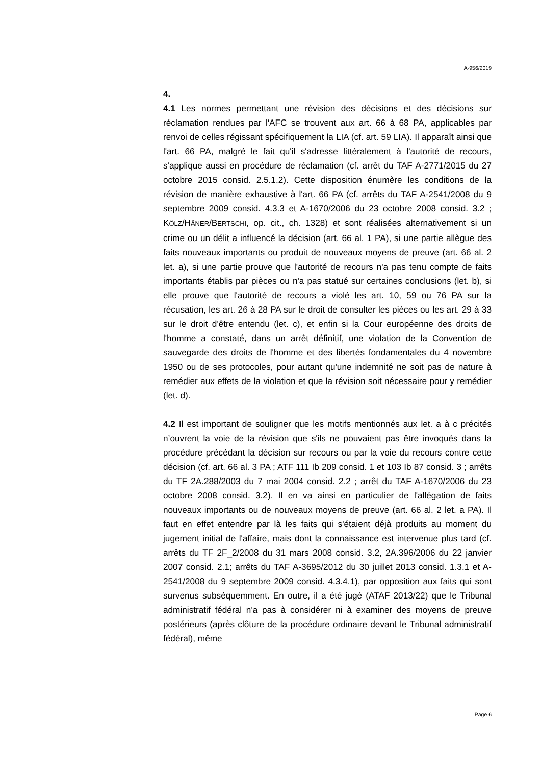A-956/2019
4.
4.1 Les normes permettant une révision des décisions et des décisions sur réclamation rendues par l'AFC se trouvent aux art. 66 à 68 PA, applicables par renvoi de celles régissant spécifiquement la LIA (cf. art. 59 LIA). Il apparaît ainsi que l'art. 66 PA, malgré le fait qu'il s'adresse littéralement à l'autorité de recours, s'applique aussi en procédure de réclamation (cf. arrêt du TAF A-2771/2015 du 27 octobre 2015 consid. 2.5.1.2). Cette disposition énumère les conditions de la révision de manière exhaustive à l'art. 66 PA (cf. arrêts du TAF A-2541/2008 du 9 septembre 2009 consid. 4.3.3 et A-1670/2006 du 23 octobre 2008 consid. 3.2 ; KÖLZ/HÄNER/BERTSCHI, op. cit., ch. 1328) et sont réalisées alternativement si un crime ou un délit a influencé la décision (art. 66 al. 1 PA), si une partie allègue des faits nouveaux importants ou produit de nouveaux moyens de preuve (art. 66 al. 2 let. a), si une partie prouve que l'autorité de recours n'a pas tenu compte de faits importants établis par pièces ou n'a pas statué sur certaines conclusions (let. b), si elle prouve que l'autorité de recours a violé les art. 10, 59 ou 76 PA sur la récusation, les art. 26 à 28 PA sur le droit de consulter les pièces ou les art. 29 à 33 sur le droit d'être entendu (let. c), et enfin si la Cour européenne des droits de l'homme a constaté, dans un arrêt définitif, une violation de la Convention de sauvegarde des droits de l'homme et des libertés fondamentales du 4 novembre 1950 ou de ses protocoles, pour autant qu'une indemnité ne soit pas de nature à remédier aux effets de la violation et que la révision soit nécessaire pour y remédier (let. d).
4.2 Il est important de souligner que les motifs mentionnés aux let. a à c précités n’ouvrent la voie de la révision que s'ils ne pouvaient pas être invoqués dans la procédure précédant la décision sur recours ou par la voie du recours contre cette décision (cf. art. 66 al. 3 PA ; ATF 111 Ib 209 consid. 1 et 103 Ib 87 consid. 3 ; arrêts du TF 2A.288/2003 du 7 mai 2004 consid. 2.2 ; arrêt du TAF A-1670/2006 du 23 octobre 2008 consid. 3.2). Il en va ainsi en particulier de l'allégation de faits nouveaux importants ou de nouveaux moyens de preuve (art. 66 al. 2 let. a PA). Il faut en effet entendre par là les faits qui s'étaient déjà produits au moment du jugement initial de l'affaire, mais dont la connaissance est intervenue plus tard (cf. arrêts du TF 2F_2/2008 du 31 mars 2008 consid. 3.2, 2A.396/2006 du 22 janvier 2007 consid. 2.1; arrêts du TAF A-3695/2012 du 30 juillet 2013 consid. 1.3.1 et A-2541/2008 du 9 septembre 2009 consid. 4.3.4.1), par opposition aux faits qui sont survenus subséquemment. En outre, il a été jugé (ATAF 2013/22) que le Tribunal administratif fédéral n'a pas à considérer ni à examiner des moyens de preuve postérieurs (après clôture de la procédure ordinaire devant le Tribunal administratif fédéral), même
Page 6